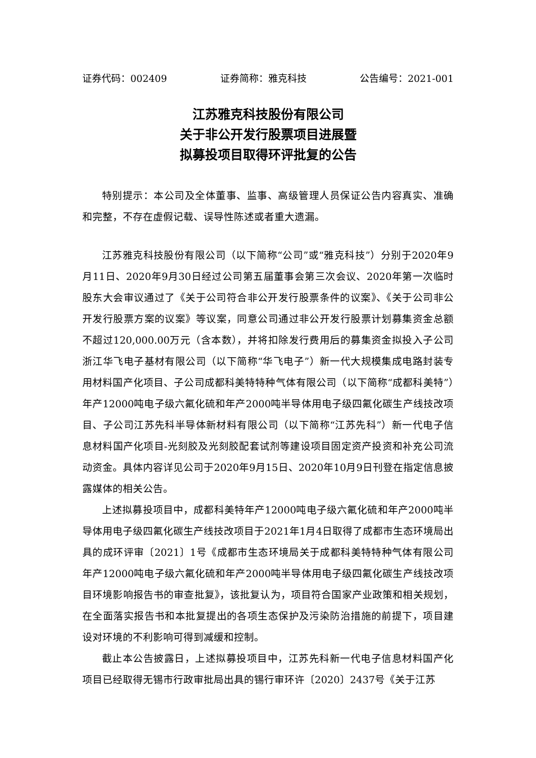证券代码：002409 证券简称：雅克科技 公告编号：2021-001
江苏雅克科技股份有限公司
关于非公开发行股票项目进展暨
拟募投项目取得环评批复的公告
特别提示：本公司及全体董事、监事、高级管理人员保证公告内容真实、准确和完整，不存在虚假记载、误导性陈述或者重大遗漏。
江苏雅克科技股份有限公司（以下简称“公司”或“雅克科技”）分别于2020年9月11日、2020年9月30日经过公司第五届董事会第三次会议、2020年第一次临时股东大会审议通过了《关于公司符合非公开发行股票条件的议案》、《关于公司非公开发行股票方案的议案》等议案，同意公司通过非公开发行股票计划募集资金总额不超过120,000.00万元（含本数），并将扣除发行费用后的募集资金拟投入子公司浙江华飞电子基材有限公司（以下简称“华飞电子”）新一代大规模集成电路封装专用材料国产化项目、子公司成都科美特特种气体有限公司（以下简称“成都科美特”）年产12000吨电子级六氟化硫和年产2000吨半导体用电子级四氟化碳生产线技改项目、子公司江苏先科半导体新材料有限公司（以下简称“江苏先科”）新一代电子信息材料国产化项目-光刻胶及光刻胶配套试剂等建设项目固定资产投资和补充公司流动资金。具体内容详见公司于2020年9月15日、2020年10月9日刊登在指定信息披露媒体的相关公告。
上述拟募投项目中，成都科美特年产12000吨电子级六氟化硫和年产2000吨半导体用电子级四氟化碳生产线技改项目于2021年1月4日取得了成都市生态环境局出具的成环评审〔2021〕1号《成都市生态环境局关于成都科美特特种气体有限公司年产12000吨电子级六氟化硫和年产2000吨半导体用电子级四氟化碳生产线技改项目环境影响报告书的审查批复》，该批复认为，项目符合国家产业政策和相关规划，在全面落实报告书和本批复提出的各项生态保护及污染防治措施的前提下，项目建设对环境的不利影响可得到减缓和控制。
截止本公告披露日，上述拟募投项目中，江苏先科新一代电子信息材料国产化项目已经取得无锡市行政审批局出具的锡行审环许〔2020〕2437号《关于江苏